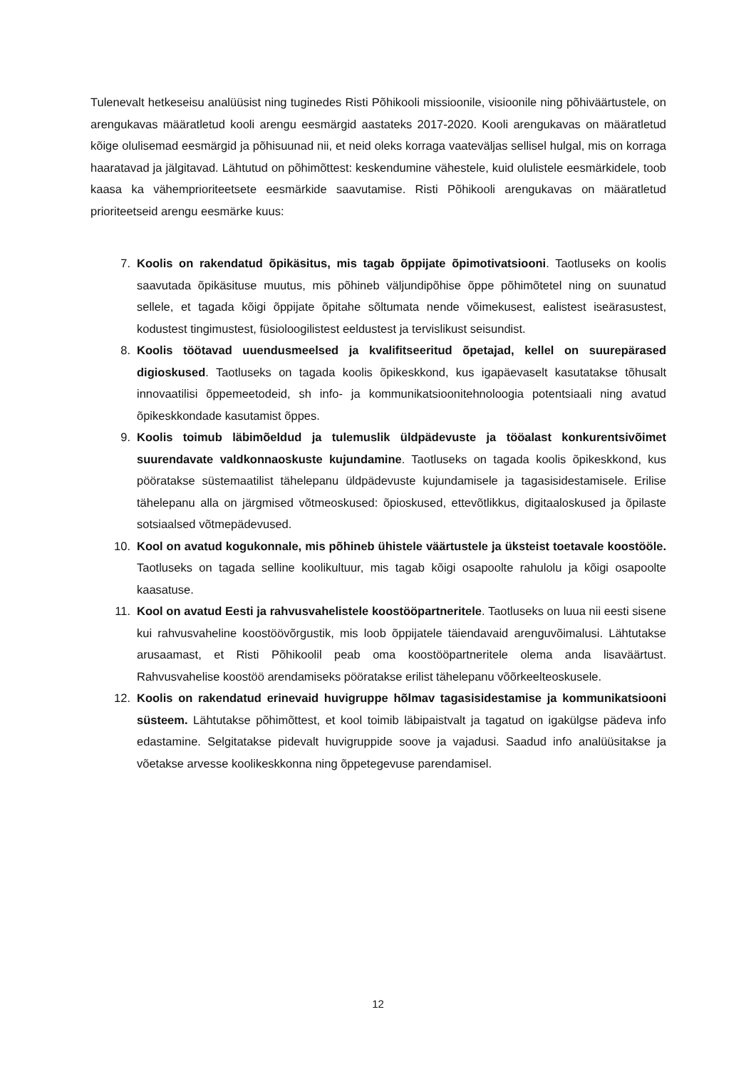Tulenevalt hetkeseisu analüüsist ning tuginedes Risti Põhikooli missioonile, visioonile ning põhiväärtustele, on arengukavas määratletud kooli arengu eesmärgid aastateks 2017-2020. Kooli arengukavas on määratletud kõige olulisemad eesmärgid ja põhisuunad nii, et neid oleks korraga vaateväljas sellisel hulgal, mis on korraga haaratavad ja jälgitavad. Lähtutud on põhimõttest: keskendumine vähestele, kuid olulistele eesmärkidele, toob kaasa ka vähemprioriteetsete eesmärkide saavutamise. Risti Põhikooli arengukavas on määratletud prioriteetseid arengu eesmärke kuus:
7. Koolis on rakendatud õpikäsitus, mis tagab õppijate õpimotivatsiooni. Taotluseks on koolis saavutada õpikäsituse muutus, mis põhineb väljundipõhise õppe põhimõtetel ning on suunatud sellele, et tagada kõigi õppijate õpitahe sõltumata nende võimekusest, ealistest iseärasustest, kodustest tingimustest, füsioloogilistest eeldustest ja tervislikust seisundist.
8. Koolis töötavad uuendusmeelsed ja kvalifitseeritud õpetajad, kellel on suurepärased digioskused. Taotluseks on tagada koolis õpikeskkond, kus igapäevaselt kasutatakse tõhusalt innovaatilisi õppemeetodeid, sh info- ja kommunikatsioonitehnoloogia potentsiaali ning avatud õpikeskkondade kasutamist õppes.
9. Koolis toimub läbimõeldud ja tulemuslik üldpädevuste ja tööalast konkurentsivõimet suurendavate valdkonnaoskuste kujundamine. Taotluseks on tagada koolis õpikeskkond, kus pööratakse süstemaatilist tähelepanu üldpädevuste kujundamisele ja tagasisidestamisele. Erilise tähelepanu alla on järgmised võtmeoskused: õpioskused, ettevõtlikkus, digitaaloskused ja õpilaste sotsiaalsed võtmepädevused.
10. Kool on avatud kogukonnale, mis põhineb ühistele väärtustele ja üksteist toetavale koostööle. Taotluseks on tagada selline koolikultuur, mis tagab kõigi osapoolte rahulolu ja kõigi osapoolte kaasatuse.
11. Kool on avatud Eesti ja rahvusvahelistele koostööpartneritele. Taotluseks on luua nii eesti sisene kui rahvusvaheline koostöövõrgustik, mis loob õppijatele täiendavaid arenguvõimalusi. Lähtutakse arusaamast, et Risti Põhikoolil peab oma koostööpartneritele olema anda lisaväärtust. Rahvusvahelise koostöö arendamiseks pööratakse erilist tähelepanu võõrkeelteoskusele.
12. Koolis on rakendatud erinevaid huvigruppe hõlmav tagasisidestamise ja kommunikatsiooni süsteem. Lähtutakse põhimõttest, et kool toimib läbipaistvalt ja tagatud on igakülgse pädeva info edastamine. Selgitatakse pidevalt huvigruppide soove ja vajadusi. Saadud info analüüsitakse ja võetakse arvesse koolikeskkonna ning õppetegevuse parendamisel.
12